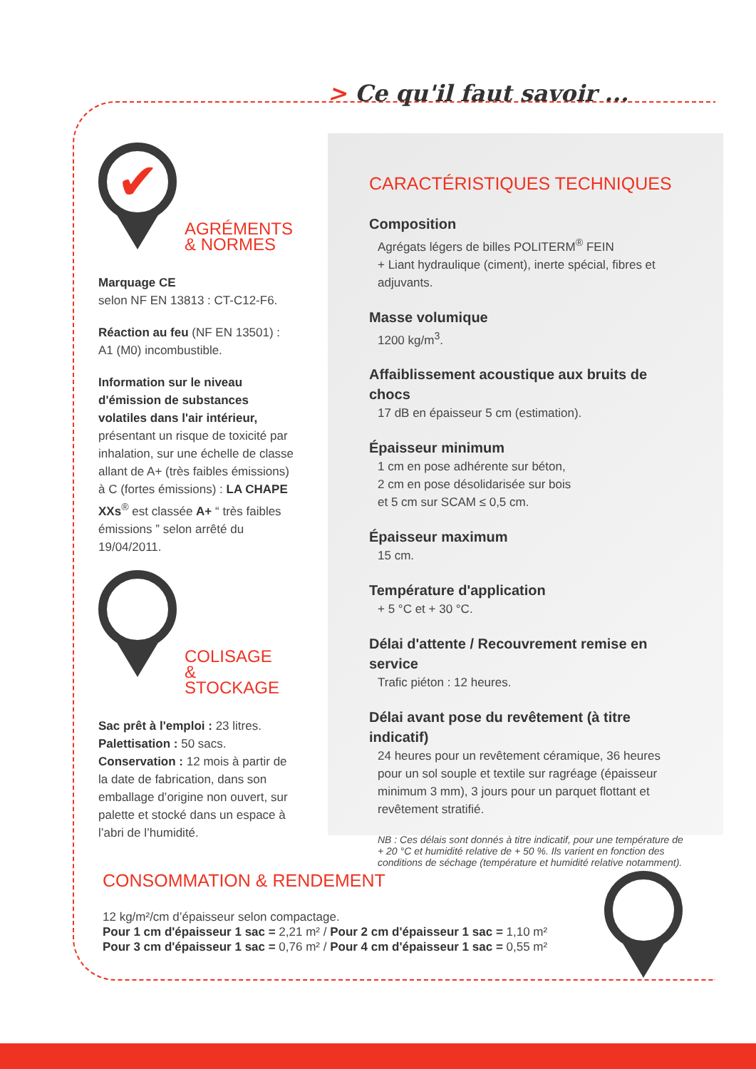> Ce qu'il faut savoir ...
✔
AGRÉMENTS
& NORMES
Marquage CE
selon NF EN 13813 : CT-C12-F6.
Réaction au feu (NF EN 13501) :
A1 (M0) incombustible.
Information sur le niveau d'émission de substances volatiles dans l'air intérieur, présentant un risque de toxicité par inhalation, sur une échelle de classe allant de A+ (très faibles émissions) à C (fortes émissions) : LA CHAPE XXs<sup>®</sup> est classée A+ “ très faibles émissions ” selon arrêté du 19/04/2011.
COLISAGE
& STOCKAGE
Sac prêt à l'emploi : 23 litres.
Palettisation : 50 sacs.
Conservation : 12 mois à partir de la date de fabrication, dans son emballage d’origine non ouvert, sur palette et stocké dans un espace à l’abri de l’humidité.
CARACTÉRISTIQUES TECHNIQUES
Composition
Agrégats légers de billes POLITERM<sup>®</sup> FEIN
+ Liant hydraulique (ciment), inerte spécial, fibres et adjuvants.
Masse volumique
1200 kg/m<sup>3</sup>.
Affaiblissement acoustique aux bruits de chocs
17 dB en épaisseur 5 cm (estimation).
Épaisseur minimum
1 cm en pose adhérente sur béton,
2 cm en pose désolidarisée sur bois
et 5 cm sur SCAM ≤ 0,5 cm.
Épaisseur maximum
15 cm.
Température d'application
+ 5 °C et + 30 °C.
Délai d'attente / Recouvrement remise en service
Trafic piéton : 12 heures.
Délai avant pose du revêtement (à titre indicatif)
24 heures pour un revêtement céramique, 36 heures pour un sol souple et textile sur ragréage (épaisseur minimum 3 mm), 3 jours pour un parquet flottant et revêtement stratifié.
NB : Ces délais sont donnés à titre indicatif, pour une température de + 20 °C et humidité relative de + 50 %. Ils varient en fonction des conditions de séchage (température et humidité relative notamment).
CONSOMMATION & RENDEMENT
12 kg/m²/cm d’épaisseur selon compactage.
Pour 1 cm d'épaisseur 1 sac = 2,21 m² / Pour 2 cm d'épaisseur 1 sac = 1,10 m²
Pour 3 cm d'épaisseur 1 sac = 0,76 m² / Pour 4 cm d'épaisseur 1 sac = 0,55 m²